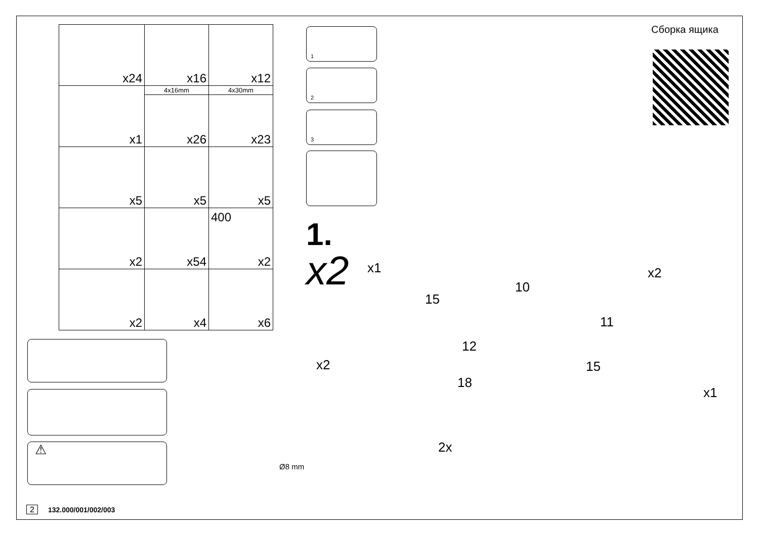| x24 | x16 | x12 |
| x1 | 4x16mm | 4x30mm |
| | x26 | x23 |
| x5 | x5 | x5 |
| x2 | x54 | 400 x2 |
| x2 | x4 | x6 |
⚠
1
2
3
Ø8 mm
Сборка ящика
1.
x2 x1 x2
x2
x1
2x
10
11
12
15
15
18
2 132.000/001/002/003